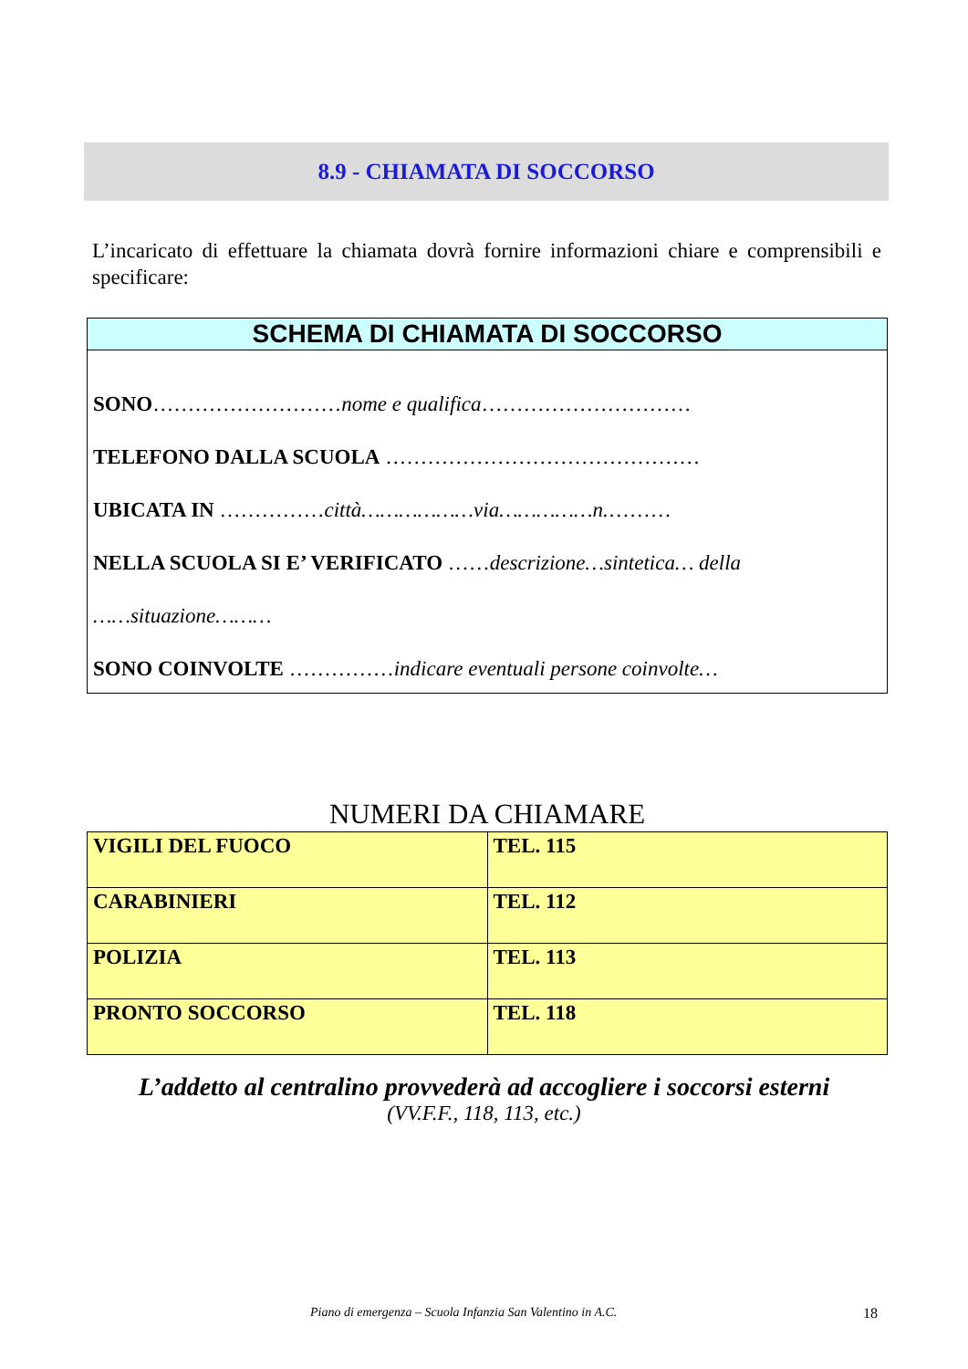8.9 - CHIAMATA DI SOCCORSO
L’incaricato di effettuare la chiamata dovrà fornire informazioni chiare e comprensibili e specificare:
SCHEMA DI CHIAMATA DI SOCCORSO
SONO………………………nome e qualifica…………………………
TELEFONO DALLA SCUOLA ………………………………………
UBICATA IN ……………città………………via……………n.………
NELLA SCUOLA SI E’ VERIFICATO ……descrizione…sintetica… della
……situazione………
SONO COINVOLTE ……………indicare eventuali persone coinvolte…
NUMERI DA CHIAMARE
| VIGILI DEL FUOCO | TEL. 115 |
| CARABINIERI | TEL. 112 |
| POLIZIA | TEL. 113 |
| PRONTO SOCCORSO | TEL. 118 |
L’addetto al centralino provvederà ad accogliere i soccorsi esterni
(VV.F.F., 118, 113, etc.)
Piano di emergenza – Scuola Infanzia San Valentino in A.C.
18